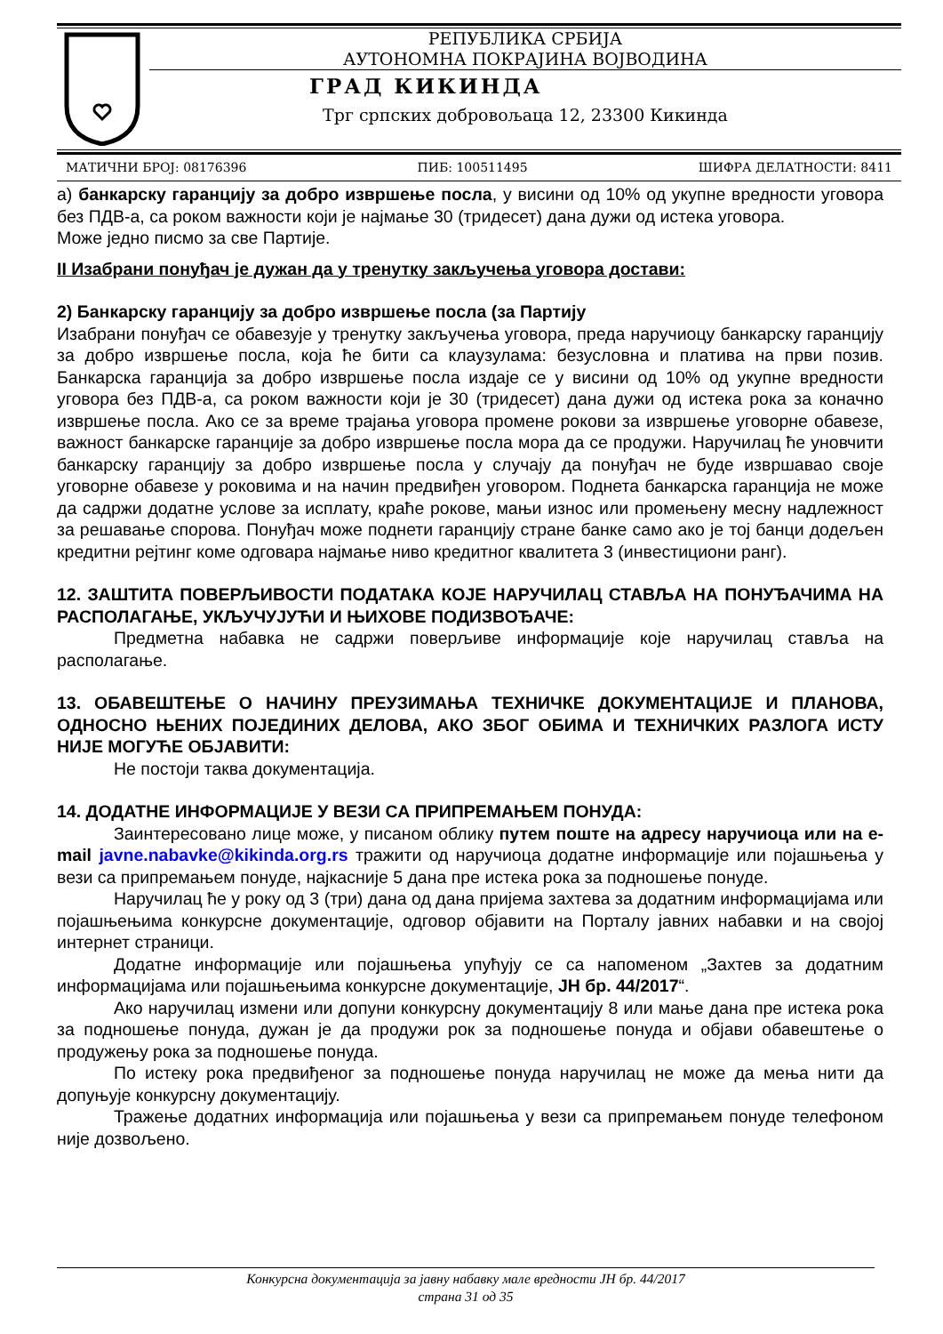РЕПУБЛИКА СРБИЈА
АУТОНОМНА ПОКРАЈИНА ВОЈВОДИНА
ГРАД КИКИНДА
Трг српских добровољаца 12, 23300 Кикинда
МАТИЧНИ БРОЈ: 08176396 ПИБ: 100511495 ШИФРА ДЕЛАТНОСТИ: 8411
а) банкарску гаранцију за добро извршење посла, у висини од 10% од укупне вредности уговора без ПДВ-а, са роком важности који је најмање 30 (тридесет) дана дужи од истека уговора.
Може једно писмо за све Партије.
II Изабрани понуђач је дужан да у тренутку закључења уговора достави:
2) Банкарску гаранцију за добро извршење посла (за Партију
Изабрани понуђач се обавезује у тренутку закључења уговора, преда наручиоцу банкарску гаранцију за добро извршење посла, која ће бити са клаузулама: безусловна и платива на први позив. Банкарска гаранција за добро извршење посла издаје се у висини од 10% од укупне вредности уговора без ПДВ-а, са роком важности који је 30 (тридесет) дана дужи од истека рока за коначно извршење посла. Ако се за време трајања уговора промене рокови за извршење уговорне обавезе, важност банкарске гаранције за добро извршење посла мора да се продужи. Наручилац ће уновчити банкарску гаранцију за добро извршење посла у случају да понуђач не буде извршавао своје уговорне обавезе у роковима и на начин предвиђен уговором. Поднета банкарска гаранција не може да садржи додатне услове за исплату, краће рокове, мањи износ или промењену месну надлежност за решавање спорова. Понуђач може поднети гаранцију стране банке само ако је тој банци додељен кредитни рејтинг коме одговара најмање ниво кредитног квалитета 3 (инвестициони ранг).
12. ЗАШТИТА ПОВЕРЉИВОСТИ ПОДАТАКА КОЈЕ НАРУЧИЛАЦ СТАВЉА НА ПОНУЂАЧИМА НА РАСПОЛАГАЊЕ, УКЉУЧУЈУЋИ И ЊИХОВЕ ПОДИЗВОЂАЧЕ:
Предметна набавка не садржи поверљиве информације које наручилац ставља на располагање.
13. ОБАВЕШТЕЊЕ О НАЧИНУ ПРЕУЗИМАЊА ТЕХНИЧКЕ ДОКУМЕНТАЦИЈЕ И ПЛАНОВА, ОДНОСНО ЊЕНИХ ПОЈЕДИНИХ ДЕЛОВА, АКО ЗБОГ ОБИМА И ТЕХНИЧКИХ РАЗЛОГА ИСТУ НИЈЕ МОГУЋЕ ОБЈАВИТИ:
Не постоји таква документација.
14. ДОДАТНЕ ИНФОРМАЦИЈЕ У ВЕЗИ СА ПРИПРЕМАЊЕМ ПОНУДА:
Заинтересовано лице може, у писаном облику путем поште на адресу наручиоца или на e-mail javne.nabavke@kikinda.org.rs тражити од наручиоца додатне информације или појашњења у вези са припремањем понуде, најкасније 5 дана пре истека рока за подношење понуде.
Наручилац ће у року од 3 (три) дана од дана пријема захтева за додатним информацијама или појашњењима конкурсне документације, одговор објавити на Порталу јавних набавки и на својој интернет страници.
Додатне информације или појашњења упућују се са напоменом „Захтев за додатним информацијама или појашњењима конкурсне документације, ЈН бр. 44/2017“.
Ако наручилац измени или допуни конкурсну документацију 8 или мање дана пре истека рока за подношење понуда, дужан је да продужи рок за подношење понуда и објави обавештење о продужењу рока за подношење понуда.
По истеку рока предвиђеног за подношење понуда наручилац не може да мења нити да допуњује конкурсну документацију.
Тражење додатних информација или појашњења у вези са припремањем понуде телефоном није дозвољено.
Конкурсна документација за јавну набавку мале вредности ЈН бр. 44/2017
страна 31 од 35